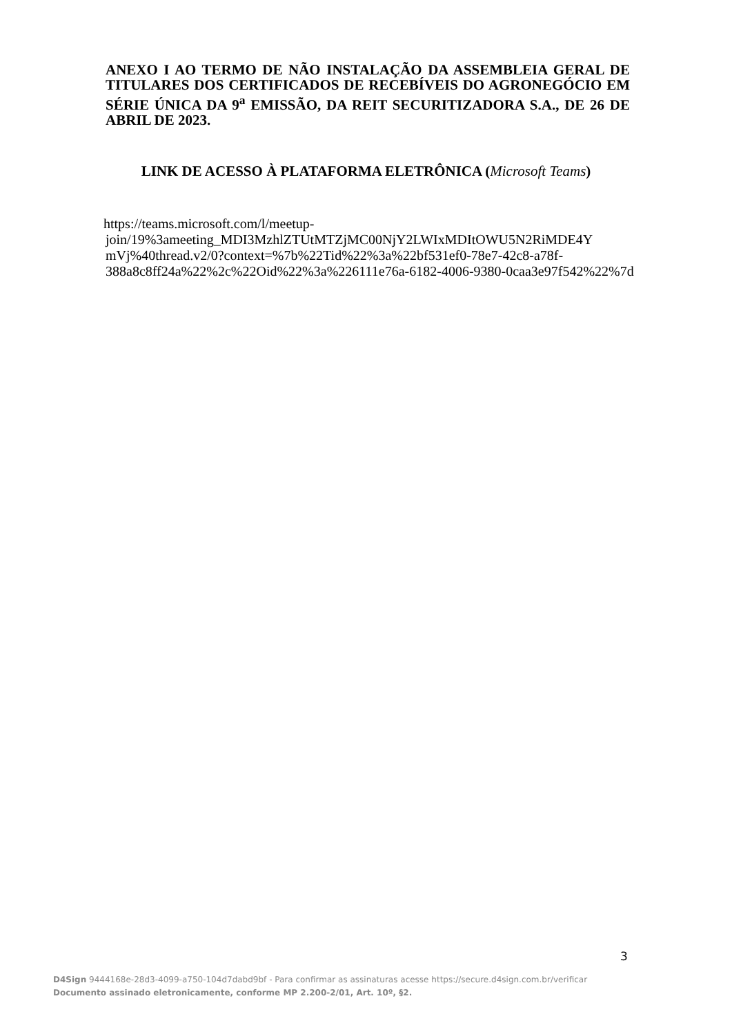ANEXO I AO TERMO DE NÃO INSTALAÇÃO DA ASSEMBLEIA GERAL DE TITULARES DOS CERTIFICADOS DE RECEBÍVEIS DO AGRONEGÓCIO EM SÉRIE ÚNICA DA 9<sup>a</sup> EMISSÃO, DA REIT SECURITIZADORA S.A., DE 26 DE ABRIL DE 2023.
LINK DE ACESSO À PLATAFORMA ELETRÔNICA (Microsoft Teams)
https://teams.microsoft.com/l/meetup-
join/19%3ameeting_MDI3MzhlZTUtMTZjMC00NjY2LWIxMDItOWU5N2RiMDE4Y mVj%40thread.v2/0?context=%7b%22Tid%22%3a%22bf531ef0-78e7-42c8-a78f-388a8c8ff24a%22%2c%22Oid%22%3a%226111e76a-6182-4006-9380-0caa3e97f542%22%7d
3
D4Sign 9444168e-28d3-4099-a750-104d7dabd9bf - Para confirmar as assinaturas acesse https://secure.d4sign.com.br/verificar
Documento assinado eletronicamente, conforme MP 2.200-2/01, Art. 10º, §2.